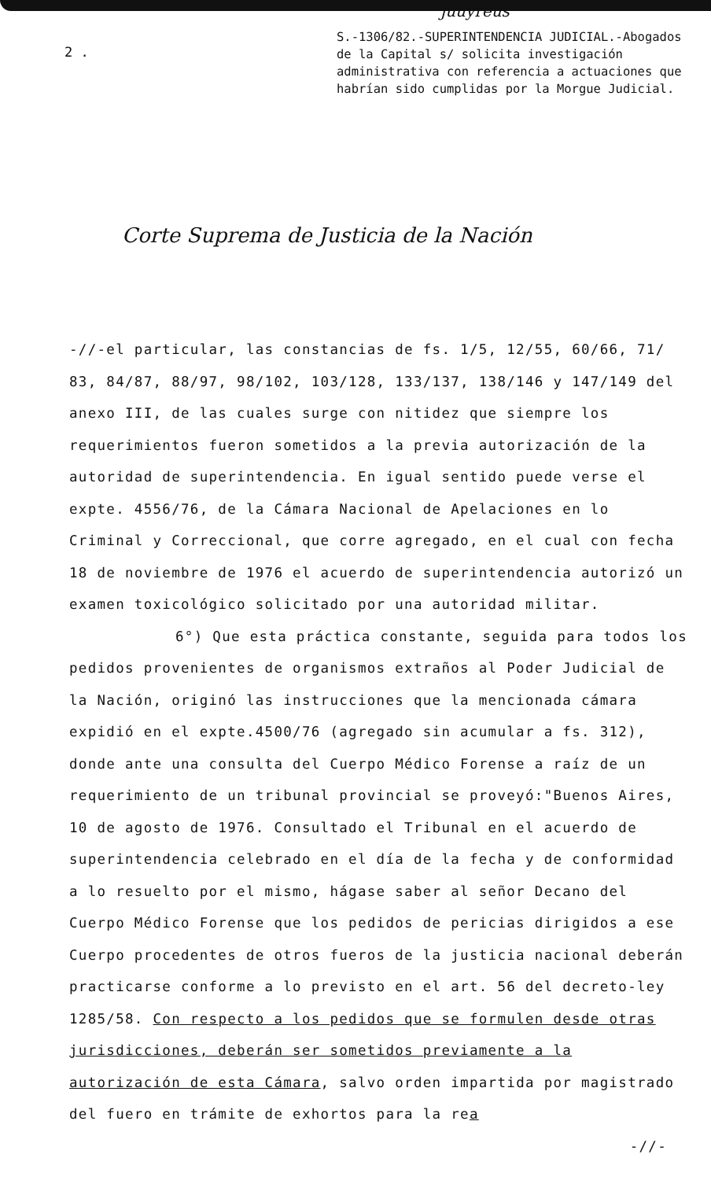juuyreus
2 .
S.-1306/82.-SUPERINTENDENCIA JUDICIAL.-Abogados de la Capital s/ solicita investigación administrativa con referencia a actuaciones que habrían sido cumplidas por la Morgue Judicial.
Corte Suprema de Justicia de la Nación
-//-el particular, las constancias de fs. 1/5, 12/55, 60/66, 71/ 83, 84/87, 88/97, 98/102, 103/128, 133/137, 138/146 y 147/149 del anexo III, de las cuales surge con nitidez que siempre los requerimientos fueron sometidos a la previa autorización de la autoridad de superintendencia. En igual sentido puede verse el expte. 4556/76, de la Cámara Nacional de Apelaciones en lo Criminal y Correccional, que corre agregado, en el cual con fecha 18 de noviembre de 1976 el acuerdo de superintendencia autorizó un examen toxicológico solicitado por una autoridad militar.
6°) Que esta práctica constante, seguida para todos los pedidos provenientes de organismos extraños al Poder Judicial de la Nación, originó las instrucciones que la mencionada cámara expidió en el expte.4500/76 (agregado sin acumular a fs. 312), donde ante una consulta del Cuerpo Médico Forense a raíz de un requerimiento de un tribunal provincial se proveyó:"Buenos Aires, 10 de agosto de 1976. Consultado el Tribunal en el acuerdo de superintendencia celebrado en el día de la fecha y de conformidad a lo resuelto por el mismo, hágase saber al señor Decano del Cuerpo Médico Forense que los pedidos de pericias dirigidos a ese Cuerpo procedentes de otros fueros de la justicia nacional deberán practicarse conforme a lo previsto en el art. 56 del decreto-ley 1285/58. Con respecto a los pedidos que se formulen desde otras jurisdicciones, deberán ser sometidos previamente a la autorización de esta Cámara, salvo orden impartida por magistrado del fuero en trámite de exhortos para la rea
-//-